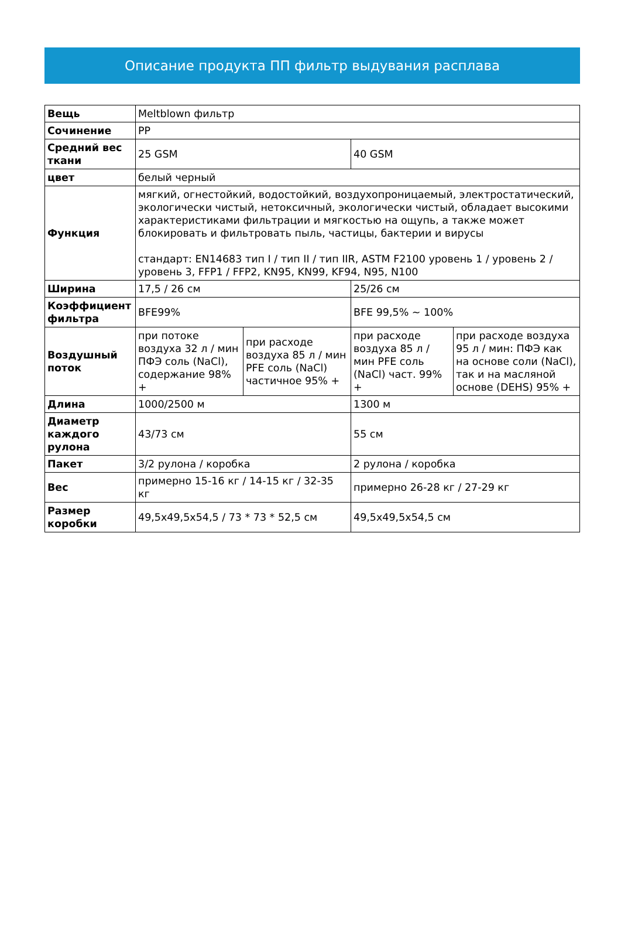Описание продукта ПП фильтр выдувания расплава
| Вещь | Meltblown фильтр | | | |
| Сочинение | PP | | | |
| Средний вес ткани | 25 GSM | | 40 GSM | |
| цвет | белый черный | | | |
| Функция | мягкий, огнестойкий, водостойкий, воздухопроницаемый, электростатический, экологически чистый, нетоксичный, экологически чистый, обладает высокими характеристиками фильтрации и мягкостью на ощупь, а также может блокировать и фильтровать пыль, частицы, бактерии и вирусы стандарт: EN14683 тип I / тип II / тип IIR, ASTM F2100 уровень 1 / уровень 2 / уровень 3, FFP1 / FFP2, KN95, KN99, KF94, N95, N100 | | | |
| Ширина | 17,5 / 26 см | | 25/26 см | |
| Коэффициент фильтра | BFE99% | | BFE 99,5% ~ 100% | |
| Воздушный поток | при потоке воздуха 32 л / мин ПФЭ соль (NaCl), содержание 98% + | при расходе воздуха 85 л / мин PFE соль (NaCl) частичное 95% + | при расходе воздуха 85 л / мин PFE соль (NaCl) част. 99% + | при расходе воздуха 95 л / мин: ПФЭ как на основе соли (NaCl), так и на масляной основе (DEHS) 95% + |
| Длина | 1000/2500 м | | 1300 м | |
| Диаметр каждого рулона | 43/73 см | | 55 см | |
| Пакет | 3/2 рулона / коробка | | 2 рулона / коробка | |
| Вес | примерно 15-16 кг / 14-15 кг / 32-35 кг | | примерно 26-28 кг / 27-29 кг | |
| Размер коробки | 49,5x49,5x54,5 / 73 * 73 * 52,5 см | | 49,5x49,5x54,5 см | |